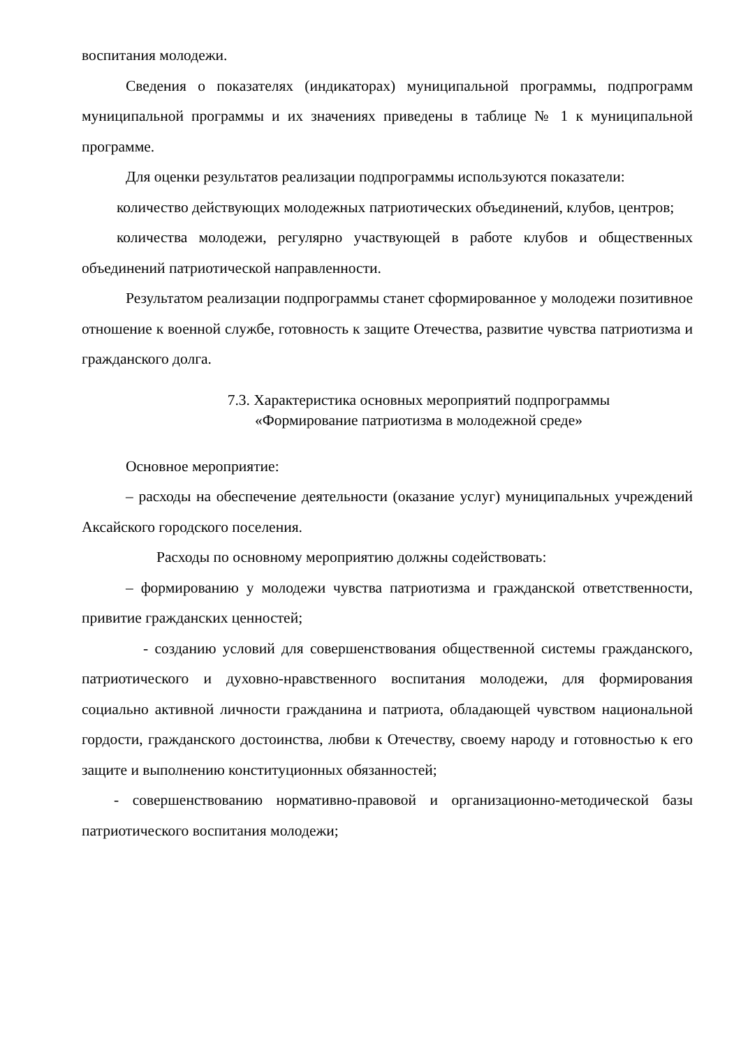воспитания молодежи.
Сведения о показателях (индикаторах) муниципальной программы, подпрограмм муниципальной программы и их значениях приведены в таблице № 1 к муниципальной программе.
Для оценки результатов реализации подпрограммы используются показатели:
количество действующих молодежных патриотических объединений, клубов, центров;
количества молодежи, регулярно участвующей в работе клубов и общественных объединений патриотической направленности.
Результатом реализации подпрограммы станет сформированное у молодежи позитивное отношение к военной службе, готовность к защите Отечества, развитие чувства патриотизма и гражданского долга.
7.3. Характеристика основных мероприятий подпрограммы
«Формирование патриотизма в молодежной среде»
Основное мероприятие:
– расходы на обеспечение деятельности (оказание услуг) муниципальных учреждений Аксайского городского поселения.
Расходы по основному мероприятию должны содействовать:
– формированию у молодежи чувства патриотизма и гражданской ответственности, привитие гражданских ценностей;
- созданию условий для совершенствования общественной системы гражданского, патриотического и духовно-нравственного воспитания молодежи, для формирования социально активной личности гражданина и патриота, обладающей чувством национальной гордости, гражданского достоинства, любви к Отечеству, своему народу и готовностью к его защите и выполнению конституционных обязанностей;
- совершенствованию нормативно-правовой и организационно-методической базы патриотического воспитания молодежи;